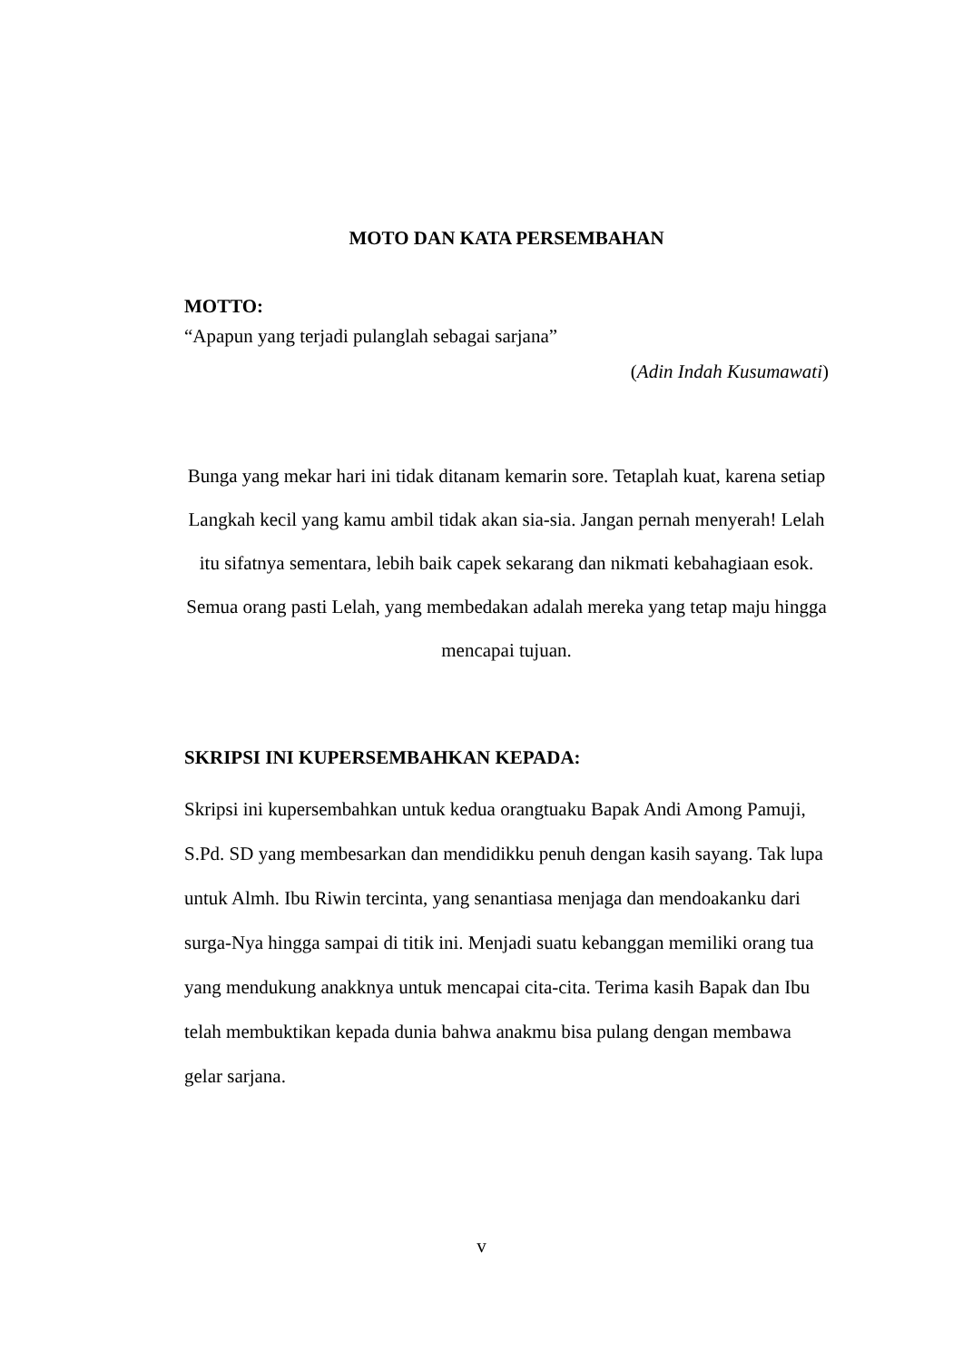MOTO DAN KATA PERSEMBAHAN
MOTTO:
“Apapun yang terjadi pulanglah sebagai sarjana”
(Adin Indah Kusumawati)
Bunga yang mekar hari ini tidak ditanam kemarin sore. Tetaplah kuat, karena setiap Langkah kecil yang kamu ambil tidak akan sia-sia. Jangan pernah menyerah! Lelah itu sifatnya sementara, lebih baik capek sekarang dan nikmati kebahagiaan esok. Semua orang pasti Lelah, yang membedakan adalah mereka yang tetap maju hingga mencapai tujuan.
SKRIPSI INI KUPERSEMBAHKAN KEPADA:
Skripsi ini kupersembahkan untuk kedua orangtuaku Bapak Andi Among Pamuji, S.Pd. SD yang membesarkan dan mendidikku penuh dengan kasih sayang. Tak lupa untuk Almh. Ibu Riwin tercinta, yang senantiasa menjaga dan mendoakanku dari surga-Nya hingga sampai di titik ini. Menjadi suatu kebanggan memiliki orang tua yang mendukung anakknya untuk mencapai cita-cita. Terima kasih Bapak dan Ibu telah membuktikan kepada dunia bahwa anakmu bisa pulang dengan membawa gelar sarjana.
v